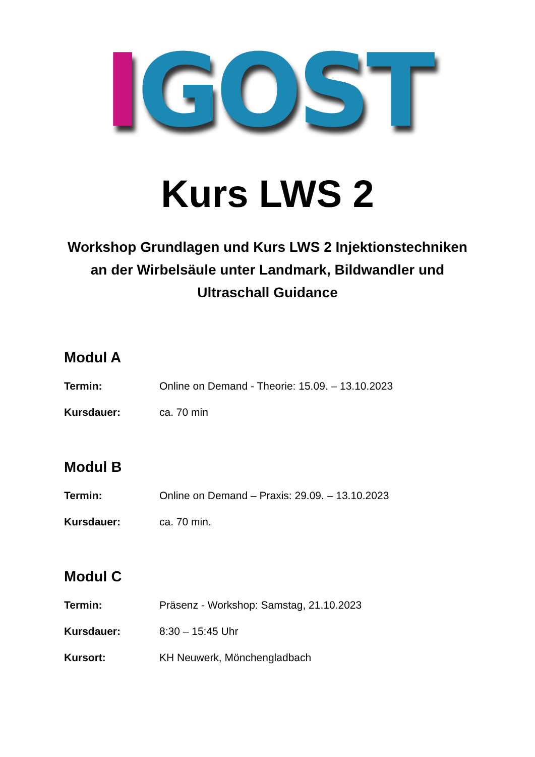IGOST
Kurs LWS 2
Workshop Grundlagen und Kurs LWS 2 Injektionstechniken an der Wirbelsäule unter Landmark, Bildwandler und Ultraschall Guidance
Modul A
Termin: Online on Demand - Theorie: 15.09. – 13.10.2023
Kursdauer: ca. 70 min
Modul B
Termin: Online on Demand – Praxis: 29.09. – 13.10.2023
Kursdauer: ca. 70 min.
Modul C
Termin: Präsenz - Workshop: Samstag, 21.10.2023
Kursdauer: 8:30 – 15:45 Uhr
Kursort: KH Neuwerk, Mönchengladbach